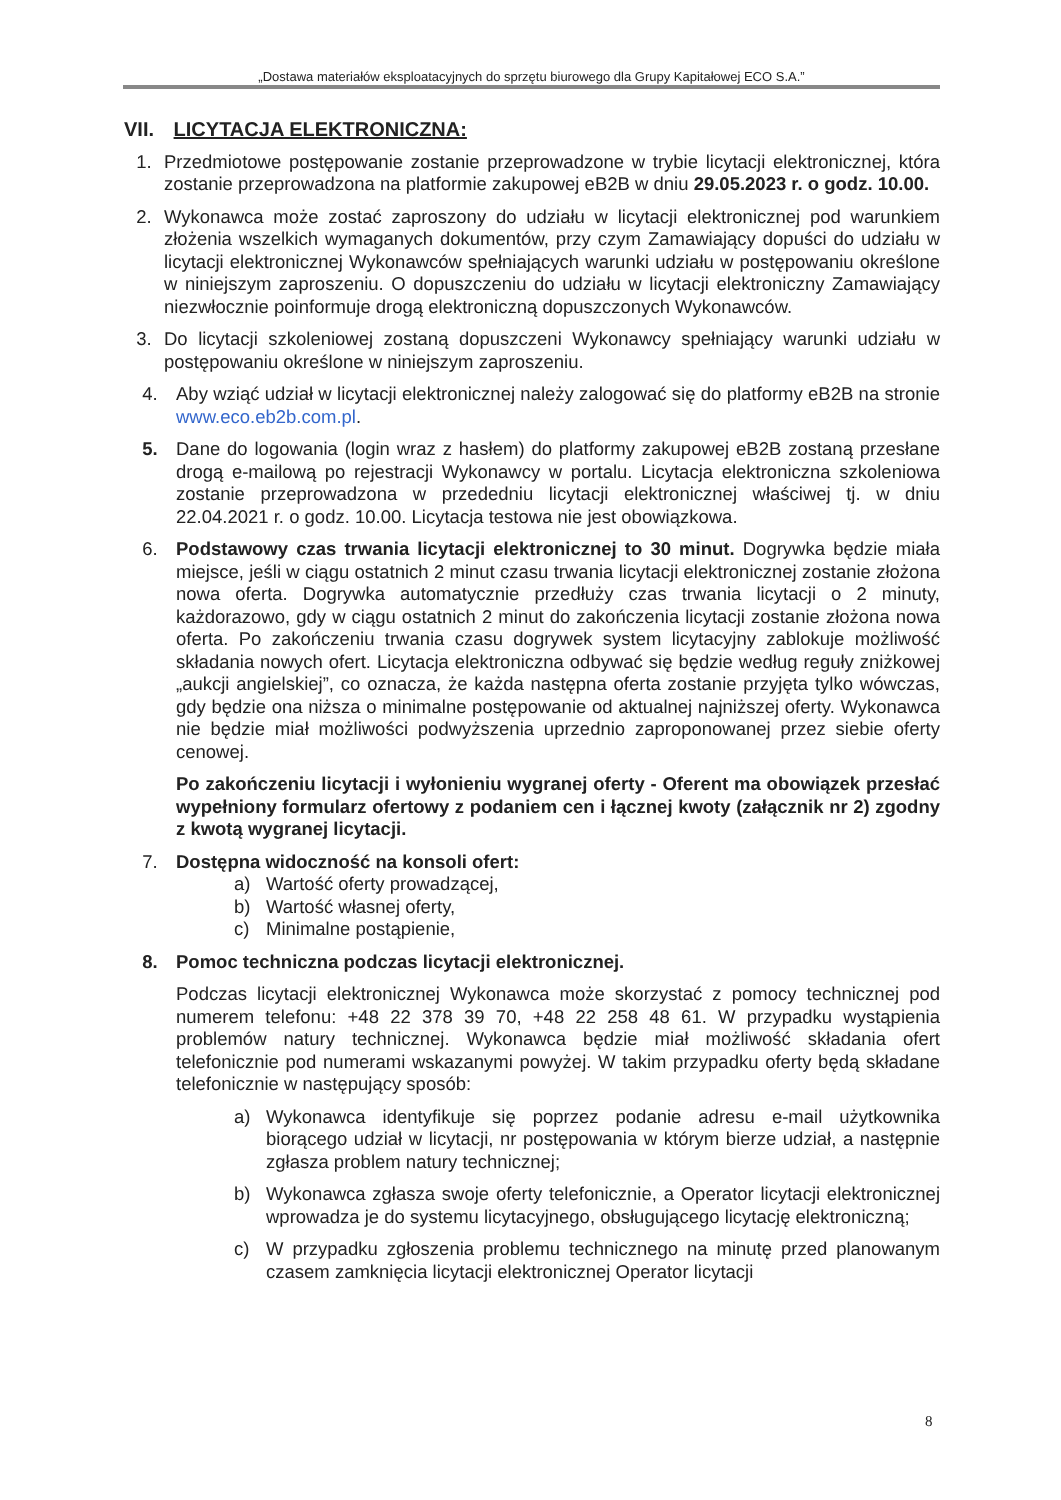„Dostawa materiałów eksploatacyjnych do sprzętu biurowego dla Grupy Kapitałowej ECO S.A.”
VII. LICYTACJA ELEKTRONICZNA:
1. Przedmiotowe postępowanie zostanie przeprowadzone w trybie licytacji elektronicznej, która zostanie przeprowadzona na platformie zakupowej eB2B w dniu 29.05.2023 r. o godz. 10.00.
2. Wykonawca może zostać zaproszony do udziału w licytacji elektronicznej pod warunkiem złożenia wszelkich wymaganych dokumentów, przy czym Zamawiający dopuści do udziału w licytacji elektronicznej Wykonawców spełniających warunki udziału w postępowaniu określone w niniejszym zaproszeniu. O dopuszczeniu do udziału w licytacji elektroniczny Zamawiający niezwłocznie poinformuje drogą elektroniczną dopuszczonych Wykonawców.
3. Do licytacji szkoleniowej zostaną dopuszczeni Wykonawcy spełniający warunki udziału w postępowaniu określone w niniejszym zaproszeniu.
4. Aby wziąć udział w licytacji elektronicznej należy zalogować się do platformy eB2B na stronie www.eco.eb2b.com.pl.
5. Dane do logowania (login wraz z hasłem) do platformy zakupowej eB2B zostaną przesłane drogą e-mailową po rejestracji Wykonawcy w portalu. Licytacja elektroniczna szkoleniowa zostanie przeprowadzona w przededniu licytacji elektronicznej właściwej tj. w dniu 22.04.2021 r. o godz. 10.00. Licytacja testowa nie jest obowiązkowa.
6. Podstawowy czas trwania licytacji elektronicznej to 30 minut. Dogrywka będzie miała miejsce, jeśli w ciągu ostatnich 2 minut czasu trwania licytacji elektronicznej zostanie złożona nowa oferta. Dogrywka automatycznie przedłuży czas trwania licytacji o 2 minuty, każdorazowo, gdy w ciągu ostatnich 2 minut do zakończenia licytacji zostanie złożona nowa oferta. Po zakończeniu trwania czasu dogrywek system licytacyjny zablokuje możliwość składania nowych ofert. Licytacja elektroniczna odbywać się będzie według reguły zniżkowej „aukcji angielskiej”, co oznacza, że każda następna oferta zostanie przyjęta tylko wówczas, gdy będzie ona niższa o minimalne postępowanie od aktualnej najniższej oferty. Wykonawca nie będzie miał możliwości podwyższenia uprzednio zaproponowanej przez siebie oferty cenowej.
Po zakończeniu licytacji i wyłonieniu wygranej oferty - Oferent ma obowiązek przesłać wypełniony formularz ofertowy z podaniem cen i łącznej kwoty (załącznik nr 2) zgodny z kwotą wygranej licytacji.
7. Dostępna widoczność na konsoli ofert:
a) Wartość oferty prowadzącej,
b) Wartość własnej oferty,
c) Minimalne postąpienie,
8. Pomoc techniczna podczas licytacji elektronicznej.
Podczas licytacji elektronicznej Wykonawca może skorzystać z pomocy technicznej pod numerem telefonu: +48 22 378 39 70, +48 22 258 48 61. W przypadku wystąpienia problemów natury technicznej. Wykonawca będzie miał możliwość składania ofert telefonicznie pod numerami wskazanymi powyżej. W takim przypadku oferty będą składane telefonicznie w następujący sposób:
a) Wykonawca identyfikuje się poprzez podanie adresu e-mail użytkownika biorącego udział w licytacji, nr postępowania w którym bierze udział, a następnie zgłasza problem natury technicznej;
b) Wykonawca zgłasza swoje oferty telefonicznie, a Operator licytacji elektronicznej wprowadza je do systemu licytacyjnego, obsługującego licytację elektroniczną;
c) W przypadku zgłoszenia problemu technicznego na minutę przed planowanym czasem zamknięcia licytacji elektronicznej Operator licytacji
8